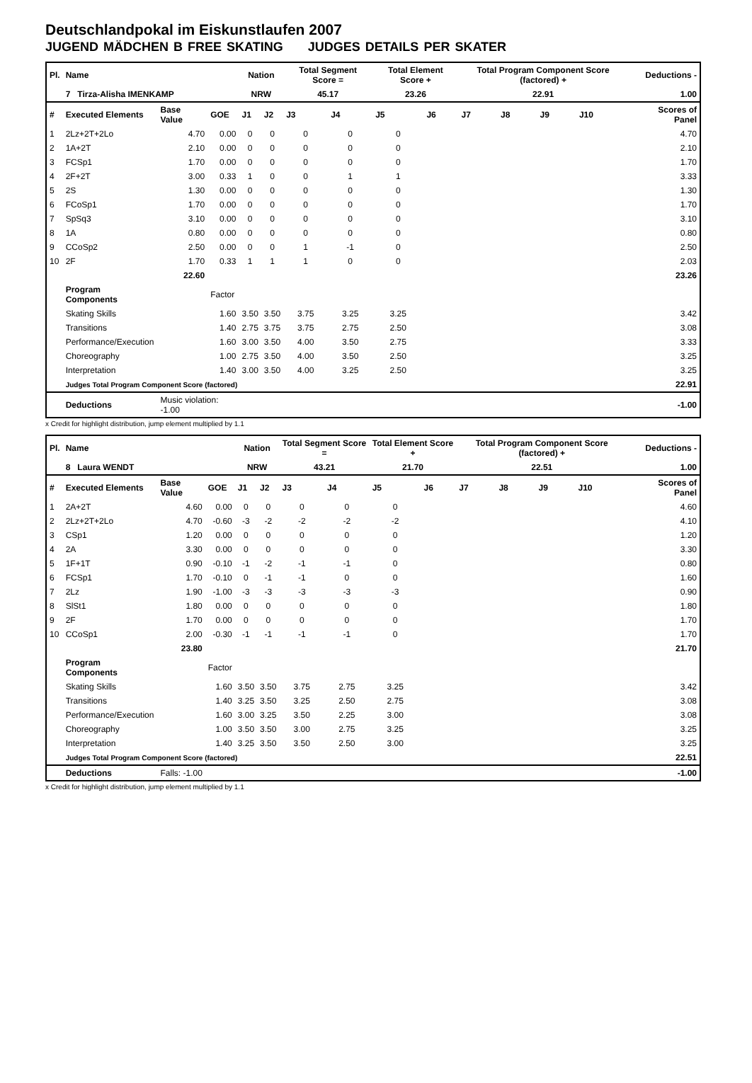Deutschlandpokal im Eiskunstlaufen 2007
JUGEND MÄDCHEN B FREE SKATING JUDGES DETAILS PER SKATER
| Pl. | Name | | | Nation | | Total Segment Score = | | Total Element Score + | | Total Program Component Score (factored) + | | | | Deductions - | |
| --- | --- | --- | --- | --- | --- | --- | --- | --- | --- | --- | --- | --- | --- | --- | --- |
| | 7 Tirza-Alisha IMENKAMP | | | NRW | | 45.17 | | 23.26 | | 22.91 | | | | 1.00 | |
| # | Executed Elements | Base Value | GOE | J1 | J2 | J3 | J4 | J5 | J6 | J7 | J8 | J9 | J10 | | Scores of Panel |
| 1 | 2Lz+2T+2Lo | 4.70 | 0.00 | 0 | 0 | 0 | 0 | 0 | | | | | | | 4.70 |
| 2 | 1A+2T | 2.10 | 0.00 | 0 | 0 | 0 | 0 | 0 | | | | | | | 2.10 |
| 3 | FCSp1 | 1.70 | 0.00 | 0 | 0 | 0 | 0 | 0 | | | | | | | 1.70 |
| 4 | 2F+2T | 3.00 | 0.33 | 1 | 0 | 0 | 1 | 1 | | | | | | | 3.33 |
| 5 | 2S | 1.30 | 0.00 | 0 | 0 | 0 | 0 | 0 | | | | | | | 1.30 |
| 6 | FCoSp1 | 1.70 | 0.00 | 0 | 0 | 0 | 0 | 0 | | | | | | | 1.70 |
| 7 | SpSq3 | 3.10 | 0.00 | 0 | 0 | 0 | 0 | 0 | | | | | | | 3.10 |
| 8 | 1A | 0.80 | 0.00 | 0 | 0 | 0 | 0 | 0 | | | | | | | 0.80 |
| 9 | CCoSp2 | 2.50 | 0.00 | 0 | 0 | 1 | -1 | 0 | | | | | | | 2.50 |
| 10 | 2F | 1.70 | 0.33 | 1 | 1 | 1 | 0 | 0 | | | | | | | 2.03 |
| | | 22.60 | | | | | | | | | | | | | 23.26 |
| | Program Components | | Factor | | | | | | | | | | | | |
| | Skating Skills | | 1.60 | 3.50 | 3.50 | 3.75 | 3.25 | 3.25 | | | | | | | 3.42 |
| | Transitions | | 1.40 | 2.75 | 3.75 | 3.75 | 2.75 | 2.50 | | | | | | | 3.08 |
| | Performance/Execution | | 1.60 | 3.00 | 3.50 | 4.00 | 3.50 | 2.75 | | | | | | | 3.33 |
| | Choreography | | 1.00 | 2.75 | 3.50 | 4.00 | 3.50 | 2.50 | | | | | | | 3.25 |
| | Interpretation | | 1.40 | 3.00 | 3.50 | 4.00 | 3.25 | 2.50 | | | | | | | 3.25 |
| | Judges Total Program Component Score (factored) | | | | | | | | | | | | | | 22.91 |
| | Deductions | Music violation: -1.00 | | | | | | | | | | | | | -1.00 |
x Credit for highlight distribution, jump element multiplied by 1.1
| Pl. | Name | | | Nation | | Total Segment Score = | | Total Element Score + | | Total Program Component Score (factored) + | | | | Deductions - | |
| --- | --- | --- | --- | --- | --- | --- | --- | --- | --- | --- | --- | --- | --- | --- | --- |
| | 8 Laura WENDT | | | NRW | | 43.21 | | 21.70 | | 22.51 | | | | 1.00 | |
| # | Executed Elements | Base Value | GOE | J1 | J2 | J3 | J4 | J5 | J6 | J7 | J8 | J9 | J10 | | Scores of Panel |
| 1 | 2A+2T | 4.60 | 0.00 | 0 | 0 | 0 | 0 | 0 | | | | | | | 4.60 |
| 2 | 2Lz+2T+2Lo | 4.70 | -0.60 | -3 | -2 | -2 | -2 | -2 | | | | | | | 4.10 |
| 3 | CSp1 | 1.20 | 0.00 | 0 | 0 | 0 | 0 | 0 | | | | | | | 1.20 |
| 4 | 2A | 3.30 | 0.00 | 0 | 0 | 0 | 0 | 0 | | | | | | | 3.30 |
| 5 | 1F+1T | 0.90 | -0.10 | -1 | -2 | -1 | -1 | 0 | | | | | | | 0.80 |
| 6 | FCSp1 | 1.70 | -0.10 | 0 | -1 | -1 | 0 | 0 | | | | | | | 1.60 |
| 7 | 2Lz | 1.90 | -1.00 | -3 | -3 | -3 | -3 | -3 | | | | | | | 0.90 |
| 8 | SlSt1 | 1.80 | 0.00 | 0 | 0 | 0 | 0 | 0 | | | | | | | 1.80 |
| 9 | 2F | 1.70 | 0.00 | 0 | 0 | 0 | 0 | 0 | | | | | | | 1.70 |
| 10 | CCoSp1 | 2.00 | -0.30 | -1 | -1 | -1 | -1 | 0 | | | | | | | 1.70 |
| | | 23.80 | | | | | | | | | | | | | 21.70 |
| | Program Components | | Factor | | | | | | | | | | | | |
| | Skating Skills | | 1.60 | 3.50 | 3.50 | 3.75 | 2.75 | 3.25 | | | | | | | 3.42 |
| | Transitions | | 1.40 | 3.25 | 3.50 | 3.25 | 2.50 | 2.75 | | | | | | | 3.08 |
| | Performance/Execution | | 1.60 | 3.00 | 3.25 | 3.50 | 2.25 | 3.00 | | | | | | | 3.08 |
| | Choreography | | 1.00 | 3.50 | 3.50 | 3.00 | 2.75 | 3.25 | | | | | | | 3.25 |
| | Interpretation | | 1.40 | 3.25 | 3.50 | 3.50 | 2.50 | 3.00 | | | | | | | 3.25 |
| | Judges Total Program Component Score (factored) | | | | | | | | | | | | | | 22.51 |
| | Deductions | Falls: -1.00 | | | | | | | | | | | | | -1.00 |
x Credit for highlight distribution, jump element multiplied by 1.1